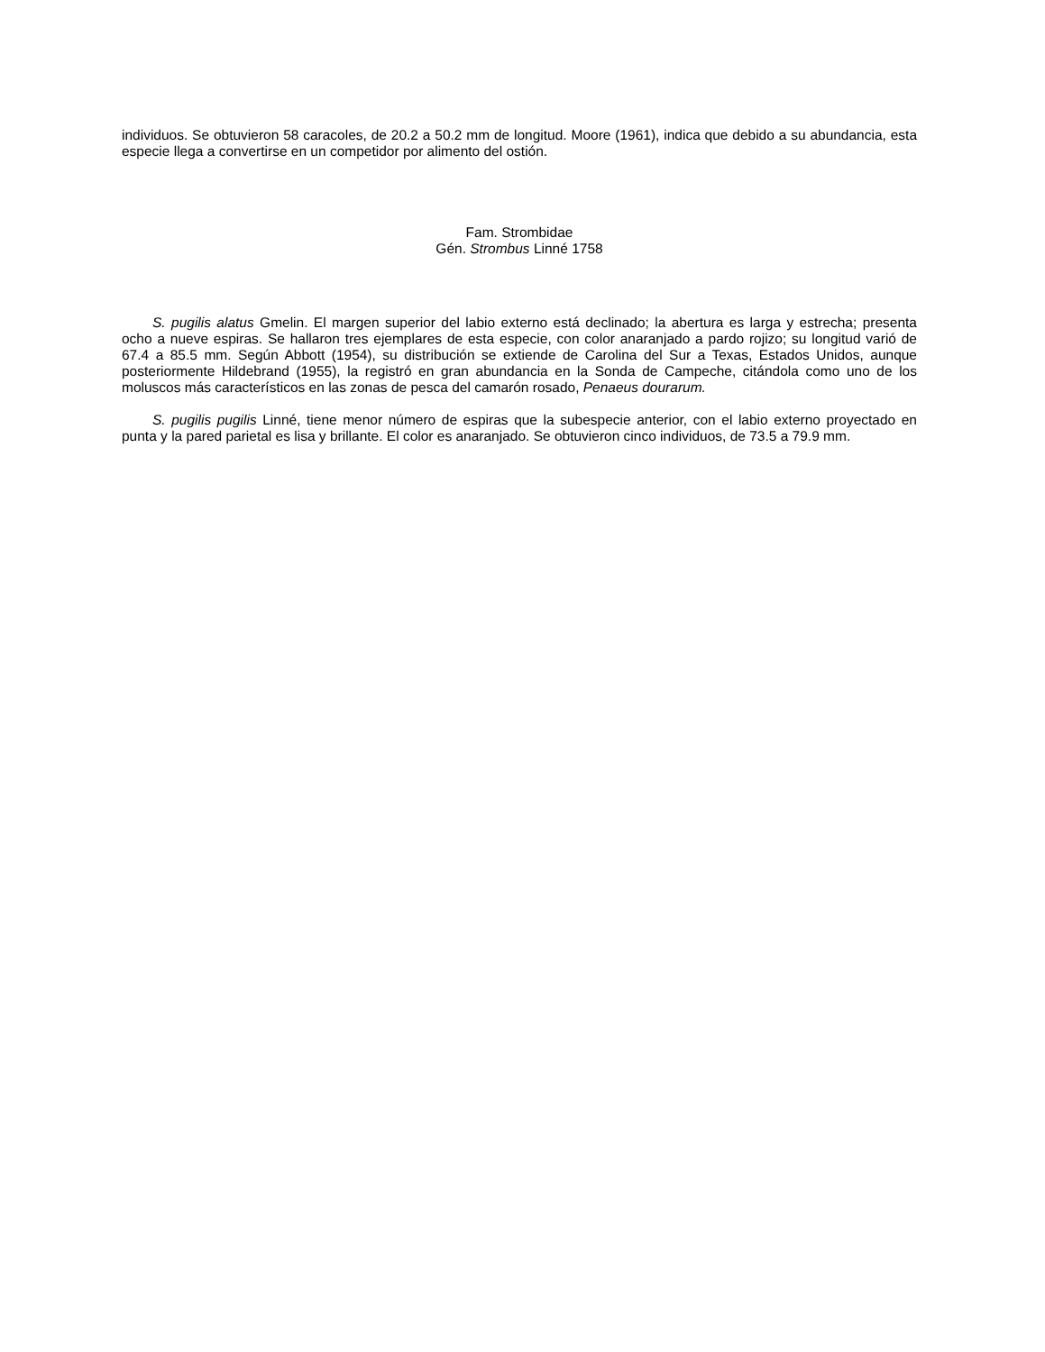individuos. Se obtuvieron 58 caracoles, de 20.2 a 50.2 mm de longitud. Moore (1961), indica que debido a su abundancia, esta especie llega a convertirse en un competidor por alimento del ostión.
Fam. Strombidae
Gén. Strombus Linné 1758
S. pugilis alatus Gmelin. El margen superior del labio externo está declinado; la abertura es larga y estrecha; presenta ocho a nueve espiras. Se hallaron tres ejemplares de esta especie, con color anaranjado a pardo rojizo; su longitud varió de 67.4 a 85.5 mm. Según Abbott (1954), su distribución se extiende de Carolina del Sur a Texas, Estados Unidos, aunque posteriormente Hildebrand (1955), la registró en gran abundancia en la Sonda de Campeche, citándola como uno de los moluscos más característicos en las zonas de pesca del camarón rosado, Penaeus dourarum.
S. pugilis pugilis Linné, tiene menor número de espiras que la subespecie anterior, con el labio externo proyectado en punta y la pared parietal es lisa y brillante. El color es anaranjado. Se obtuvieron cinco individuos, de 73.5 a 79.9 mm.